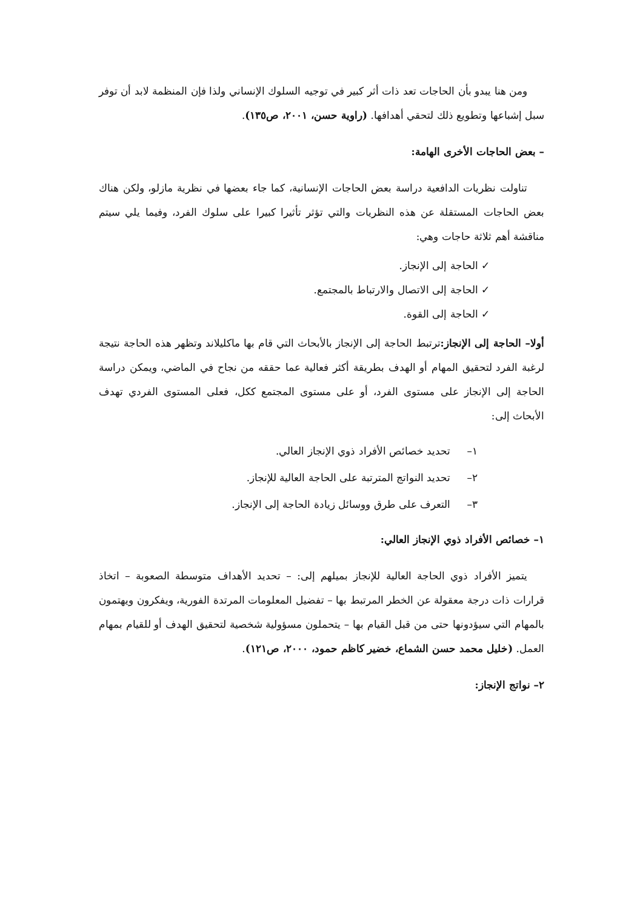ومن هنا يبدو بأن الحاجات تعد ذات أثر كبير في توجيه السلوك الإنساني ولذا فإن المنظمة لابد أن توفر سبل إشباعها وتطويع ذلك لتحقي أهدافها. (راوية حسن، ٢٠٠١، ص١٣٥).
– بعض الحاجات الأخرى الهامة:
تناولت نظريات الدافعية دراسة بعض الحاجات الإنسانية، كما جاء بعضها في نظرية مازلو، ولكن هناك بعض الحاجات المستقلة عن هذه النظريات والتي تؤثر تأثيرا كبيرا على سلوك الفرد، وفيما يلي سيتم مناقشة أهم ثلاثة حاجات وهي:
✓ الحاجة إلى الإنجاز.
✓ الحاجة إلى الاتصال والارتباط بالمجتمع.
✓ الحاجة إلى القوة.
أولا– الحاجة إلى الإنجاز: ترتبط الحاجة إلى الإنجاز بالأبحاث التي قام بها ماكليلاند وتظهر هذه الحاجة نتيجة لرغبة الفرد لتحقيق المهام أو الهدف بطريقة أكثر فعالية عما حققه من نجاح في الماضي، ويمكن دراسة الحاجة إلى الإنجاز على مستوى الفرد، أو على مستوى المجتمع ككل، فعلى المستوى الفردي تهدف الأبحاث إلى:
١– تحديد خصائص الأفراد ذوي الإنجاز العالي.
٢– تحديد النواتج المترتبة على الحاجة العالية للإنجاز.
٣– التعرف على طرق ووسائل زيادة الحاجة إلى الإنجاز.
١– خصائص الأفراد ذوي الإنجاز العالي:
يتميز الأفراد ذوي الحاجة العالية للإنجاز بميلهم إلى: – تحديد الأهداف متوسطة الصعوبة – اتخاذ قرارات ذات درجة معقولة عن الخطر المرتبط بها – تفضيل المعلومات المرتدة الفورية، ويفكرون ويهتمون بالمهام التي سيؤدونها حتى من قبل القيام بها – يتحملون مسؤولية شخصية لتحقيق الهدف أو للقيام بمهام العمل. (خليل محمد حسن الشماع، خضير كاظم حمود، ٢٠٠٠، ص١٢١).
٢– نواتج الإنجاز: